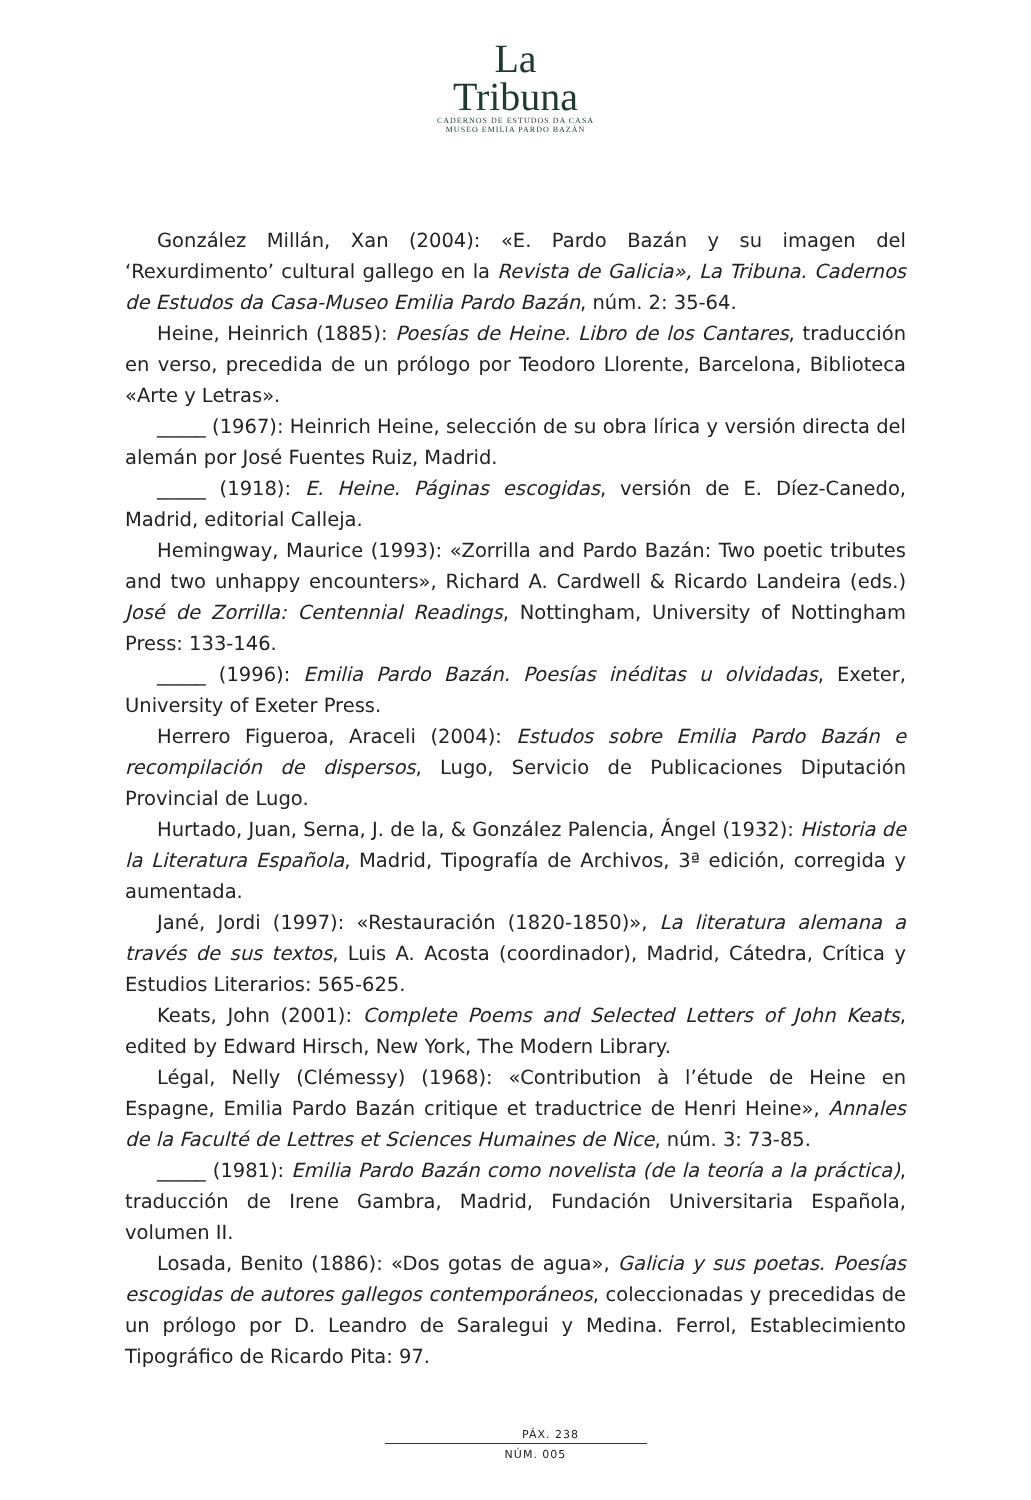La
Tribuna
CADERNOS DE ESTUDOS DA CASA
MUSEO EMILIA PARDO BAZÁN
González Millán, Xan (2004): «E. Pardo Bazán y su imagen del ‘Rexurdimento’ cultural gallego en la Revista de Galicia», La Tribuna. Cadernos de Estudos da Casa-Museo Emilia Pardo Bazán, núm. 2: 35-64.
Heine, Heinrich (1885): Poesías de Heine. Libro de los Cantares, traducción en verso, precedida de un prólogo por Teodoro Llorente, Barcelona, Biblioteca «Arte y Letras».
_____ (1967): Heinrich Heine, selección de su obra lírica y versión directa del alemán por José Fuentes Ruiz, Madrid.
_____ (1918): E. Heine. Páginas escogidas, versión de E. Díez-Canedo, Madrid, editorial Calleja.
Hemingway, Maurice (1993): «Zorrilla and Pardo Bazán: Two poetic tributes and two unhappy encounters», Richard A. Cardwell & Ricardo Landeira (eds.) José de Zorrilla: Centennial Readings, Nottingham, University of Nottingham Press: 133-146.
_____ (1996): Emilia Pardo Bazán. Poesías inéditas u olvidadas, Exeter, University of Exeter Press.
Herrero Figueroa, Araceli (2004): Estudos sobre Emilia Pardo Bazán e recompilación de dispersos, Lugo, Servicio de Publicaciones Diputación Provincial de Lugo.
Hurtado, Juan, Serna, J. de la, & González Palencia, Ángel (1932): Historia de la Literatura Española, Madrid, Tipografía de Archivos, 3ª edición, corregida y aumentada.
Jané, Jordi (1997): «Restauración (1820-1850)», La literatura alemana a través de sus textos, Luis A. Acosta (coordinador), Madrid, Cátedra, Crítica y Estudios Literarios: 565-625.
Keats, John (2001): Complete Poems and Selected Letters of John Keats, edited by Edward Hirsch, New York, The Modern Library.
Légal, Nelly (Clémessy) (1968): «Contribution à l’étude de Heine en Espagne, Emilia Pardo Bazán critique et traductrice de Henri Heine», Annales de la Faculté de Lettres et Sciences Humaines de Nice, núm. 3: 73-85.
_____ (1981): Emilia Pardo Bazán como novelista (de la teoría a la práctica), traducción de Irene Gambra, Madrid, Fundación Universitaria Española, volumen II.
Losada, Benito (1886): «Dos gotas de agua», Galicia y sus poetas. Poesías escogidas de autores gallegos contemporáneos, coleccionadas y precedidas de un prólogo por D. Leandro de Saralegui y Medina. Ferrol, Establecimiento Tipográfico de Ricardo Pita: 97.
PÁX. 238
NÚM. 005